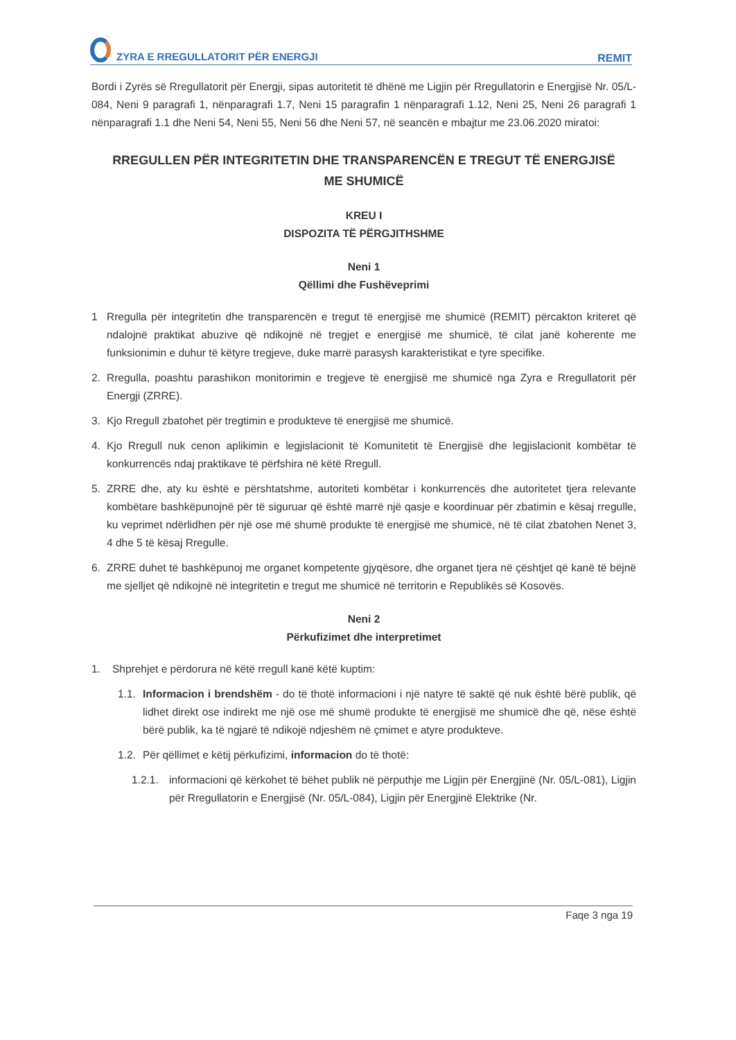ZYRA E RREGULLATORIT PËR ENERGJI
REMIT
Bordi i Zyrës së Rregullatorit për Energji, sipas autoritetit të dhënë me Ligjin për Rregullatorin e Energjisë Nr. 05/L-084, Neni 9 paragrafi 1, nënparagrafi 1.7, Neni 15 paragrafin 1 nënparagrafi 1.12, Neni 25, Neni 26 paragrafi 1 nënparagrafi 1.1 dhe Neni 54, Neni 55, Neni 56 dhe Neni 57, në seancën e mbajtur me 23.06.2020 miratoi:
RREGULLEN PËR INTEGRITETIN DHE TRANSPARENCËN E TREGUT TË ENERGJISË ME SHUMICË
KREU I
DISPOZITA TË PËRGJITHSHME
Neni 1
Qëllimi dhe Fushëveprimi
1 Rregulla për integritetin dhe transparencën e tregut të energjisë me shumicë (REMIT) përcakton kriteret që ndalojnë praktikat abuzive që ndikojnë në tregjet e energjisë me shumicë, të cilat janë koherente me funksionimin e duhur të këtyre tregjeve, duke marrë parasysh karakteristikat e tyre specifike.
2. Rregulla, poashtu parashikon monitorimin e tregjeve të energjisë me shumicë nga Zyra e Rregullatorit për Energji (ZRRE).
3. Kjo Rregull zbatohet për tregtimin e produkteve të energjisë me shumicë.
4. Kjo Rregull nuk cenon aplikimin e legjislacionit të Komunitetit të Energjisë dhe legjislacionit kombëtar të konkurrencës ndaj praktikave të përfshira në këtë Rregull.
5. ZRRE dhe, aty ku është e përshtatshme, autoriteti kombëtar i konkurrencës dhe autoritetet tjera relevante kombëtare bashkëpunojnë për të siguruar që është marrë një qasje e koordinuar për zbatimin e kësaj rregulle, ku veprimet ndërlidhen për një ose më shumë produkte të energjisë me shumicë, në të cilat zbatohen Nenet 3, 4 dhe 5 të kësaj Rregulle.
6. ZRRE duhet të bashkëpunoj me organet kompetente gjyqësore, dhe organet tjera në çështjet që kanë të bëjnë me sjelljet që ndikojnë në integritetin e tregut me shumicë në territorin e Republikës së Kosovës.
Neni 2
Përkufizimet dhe interpretimet
1. Shprehjet e përdorura në këtë rregull kanë këtë kuptim:
1.1. Informacion i brendshëm - do të thotë informacioni i një natyre të saktë që nuk është bërë publik, që lidhet direkt ose indirekt me një ose më shumë produkte të energjisë me shumicë dhe që, nëse është bërë publik, ka të ngjarë të ndikojë ndjeshëm në çmimet e atyre produkteve.
1.2. Për qëllimet e këtij përkufizimi, informacion do të thotë:
1.2.1. informacioni që kërkohet të bëhet publik në përputhje me Ligjin për Energjinë (Nr. 05/L-081), Ligjin për Rregullatorin e Energjisë (Nr. 05/L-084), Ligjin për Energjinë Elektrike (Nr.
Faqe 3 nga 19